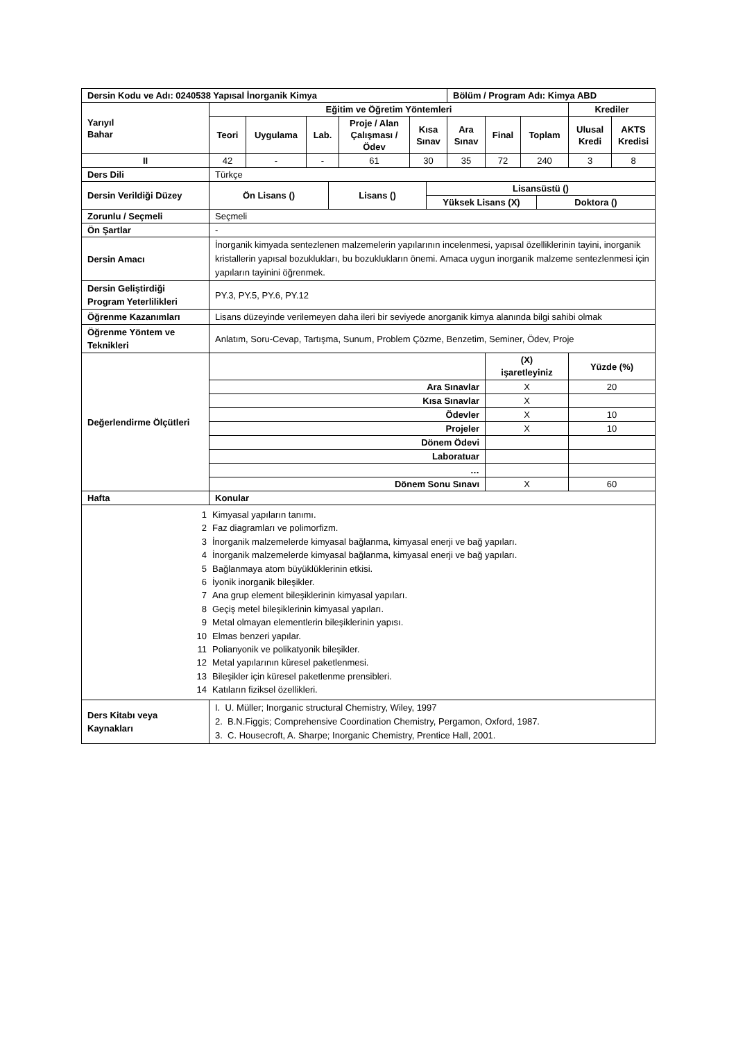| Dersin Kodu ve Adı: 0240538 Yapısal İnorganik Kimya | | | | | | Bölüm / Program Adı: Kimya ABD | | | | |
| --- | --- | --- | --- | --- | --- | --- | --- | --- | --- | --- |
| Yarıyıl Bahar | Eğitim ve Öğretim Yöntemleri | | | | | | | | Krediler | |
| | Teori | Uygulama | Lab. | Proje / Alan Çalışması / Ödev | Kısa Sınav | Ara Sınav | Final | Toplam | Ulusal Kredi | AKTS Kredisi |
| II | 42 | - | - | 61 | 30 | 35 | 72 | 240 | 3 | 8 |
| Ders Dili | Türkçe | | | | | | | | | |
| Dersin Verildiği Düzey | Ön Lisans () | Lisans () | Lisansüstü () | |
| --- | --- | --- | --- | --- |
| | | | Yüksek Lisans (X) | Doktora () |
| Zorunlu / Seçmeli | Seçmeli | | |
| Ön Şartlar | - | | |
| Dersin Amacı | İnorganik kimyada sentezlenen malzemelerin yapılarının incelenmesi, yapısal özelliklerinin tayini, inorganik kristallerin yapısal bozuklukları, bu bozuklukların önemi. Amaca uygun inorganik malzeme sentezlenmesi için yapıların tayinini öğrenmek. | | |
| Dersin Geliştirdiği Program Yeterlilikleri | PY.3, PY.5, PY.6, PY.12 | | |
| Öğrenme Kazanımları | Lisans düzeyinde verilemeyen daha ileri bir seviyede anorganik kimya alanında bilgi sahibi olmak | | |
| Öğrenme Yöntem ve Teknikleri | Anlatım, Soru-Cevap, Tartışma, Sunum, Problem Çözme, Benzetim, Seminer, Ödev, Proje | | |
| Değerlendirme Ölçütleri | | (X) işaretleyiniz | Yüzde (%) |
| | Ara Sınavlar | X | 20 |
| | Kısa Sınavlar | X | |
| | Ödevler | X | 10 |
| | Projeler | X | 10 |
| | Dönem Ödevi | | |
| | Laboratuar | | |
| | … | | |
| | Dönem Sonu Sınavı | X | 60 |
| Hafta | Konular | | |
| / 1 / Kimyasal yapıların tanımı. / / 2 / Faz diagramları ve polimorfizm. / / 3 / İnorganik malzemelerde kimyasal bağlanma, kimyasal enerji ve bağ yapıları. / / 4 / İnorganik malzemelerde kimyasal bağlanma, kimyasal enerji ve bağ yapıları. / / 5 / Bağlanmaya atom büyüklüklerinin etkisi. / / 6 / İyonik inorganik bileşikler. / / 7 / Ana grup element bileşiklerinin kimyasal yapıları. / / 8 / Geçiş metel bileşiklerinin kimyasal yapıları. / / 9 / Metal olmayan elementlerin bileşiklerinin yapısı. / / 10 / Elmas benzeri yapılar. / / 11 / Polianyonik ve polikatyonik bileşikler. / / 12 / Metal yapılarının küresel paketlenmesi. / / 13 / Bileşikler için küresel paketlenme prensibleri. / / 14 / Katıların fiziksel özellikleri. / | | | |
| Ders Kitabı veya Kaynakları | I. U. Müller; Inorganic structural Chemistry, Wiley, 1997 2. B.N.Figgis; Comprehensive Coordination Chemistry, Pergamon, Oxford, 1987. 3. C. Housecroft, A. Sharpe; Inorganic Chemistry, Prentice Hall, 2001. | | |